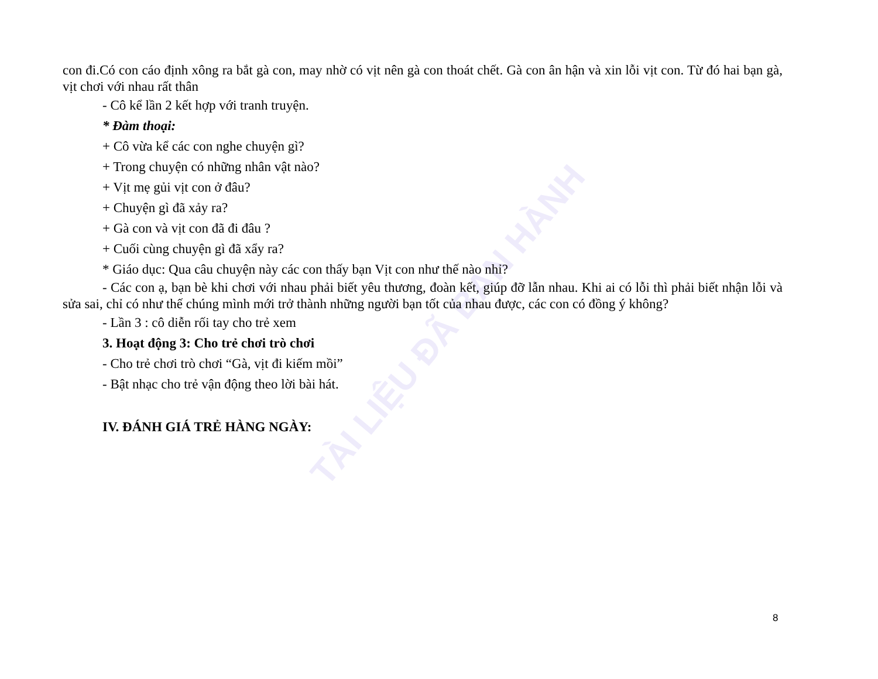TÀI LIỆU ĐÃ BAN HÀNH
con đi.Có con cáo định xông ra bắt gà con, may nhờ có vịt nên gà con thoát chết. Gà con ân hận và xin lỗi vịt con. Từ đó hai bạn gà, vịt chơi với nhau rất thân
- Cô kể lần 2 kết hợp với tranh truyện.
* Đàm thoại:
+ Cô vừa kể các con nghe chuyện gì?
+ Trong chuyện có những nhân vật nào?
+ Vịt mẹ gủi vịt con ở đâu?
+ Chuyện gì đã xảy ra?
+ Gà con và vịt con đã đi đâu ?
+ Cuối cùng chuyện gì đã xẩy ra?
* Giáo dục: Qua câu chuyện này các con thấy bạn Vịt con như thế nào nhỉ?
- Các con ạ, bạn bè khi chơi với nhau phải biết yêu thương, đoàn kết, giúp đỡ lẫn nhau. Khi ai có lỗi thì phải biết nhận lỗi và sửa sai, chỉ có như thế chúng mình mới trở thành những người bạn tốt của nhau được, các con có đồng ý không?
- Lần 3 : cô diễn rối tay cho trẻ xem
3. Hoạt động 3: Cho trẻ chơi trò chơi
- Cho trẻ chơi trò chơi “Gà, vịt đi kiếm mồi”
- Bật nhạc cho trẻ vận động theo lời bài hát.
IV. ĐÁNH GIÁ TRẺ HÀNG NGÀY:
8